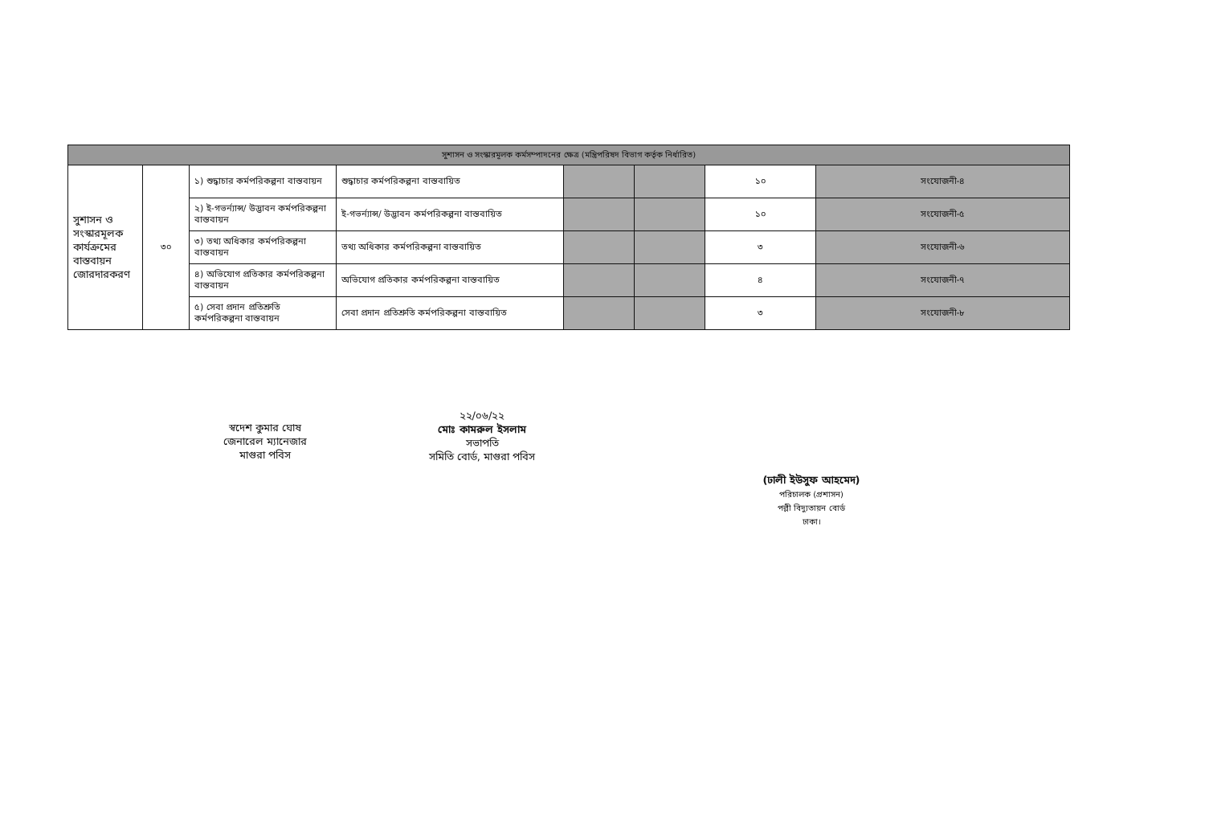| সুশাসন ও সংস্কারমূলক কর্মসম্পাদনের ক্ষেত্র (মন্ত্রিপরিষদ বিভাগ কর্তৃক নির্ধারিত) | | | | | | | |
| --- | --- | --- | --- | --- | --- | --- | --- |
| সুশাসন ও সংস্কারমূলক কার্যক্রমের বাস্তবায়ন জোরদারকরণ | ৩০ | ১) শুদ্ধাচার কর্মপরিকল্পনা বাস্তবায়ন | শুদ্ধাচার কর্মপরিকল্পনা বাস্তবায়িত | | | ১০ | সংযোজনী-৪ |
| | | ২) ই-গভর্ন্যান্স/ উদ্ভাবন কর্মপরিকল্পনা বাস্তবায়ন | ই-গভর্ন্যান্স/ উদ্ভাবন কর্মপরিকল্পনা বাস্তবায়িত | | | ১০ | সংযোজনী-৫ |
| | | ৩) তথ্য অধিকার কর্মপরিকল্পনা বাস্তবায়ন | তথ্য অধিকার কর্মপরিকল্পনা বাস্তবায়িত | | | ৩ | সংযোজনী-৬ |
| | | ৪) অভিযোগ প্রতিকার কর্মপরিকল্পনা বাস্তবায়ন | অভিযোগ প্রতিকার কর্মপরিকল্পনা বাস্তবায়িত | | | ৪ | সংযোজনী-৭ |
| | | ৫) সেবা প্রদান প্রতিশ্রুতি কর্মপরিকল্পনা বাস্তবায়ন | সেবা প্রদান প্রতিশ্রুতি কর্মপরিকল্পনা বাস্তবায়িত | | | ৩ | সংযোজনী-৮ |
স্বদেশ কুমার ঘোষ
জেনারেল ম্যানেজার
মাগুরা পবিস
২২/০৬/২২
মোঃ কামরুল ইসলাম
সভাপতি
সমিতি বোর্ড, মাগুরা পবিস
(ঢালী ইউসুফ আহমেদ)
পরিচালক (প্রশাসন)
পল্লী বিদ্যুতায়ন বোর্ড
ঢাকা।